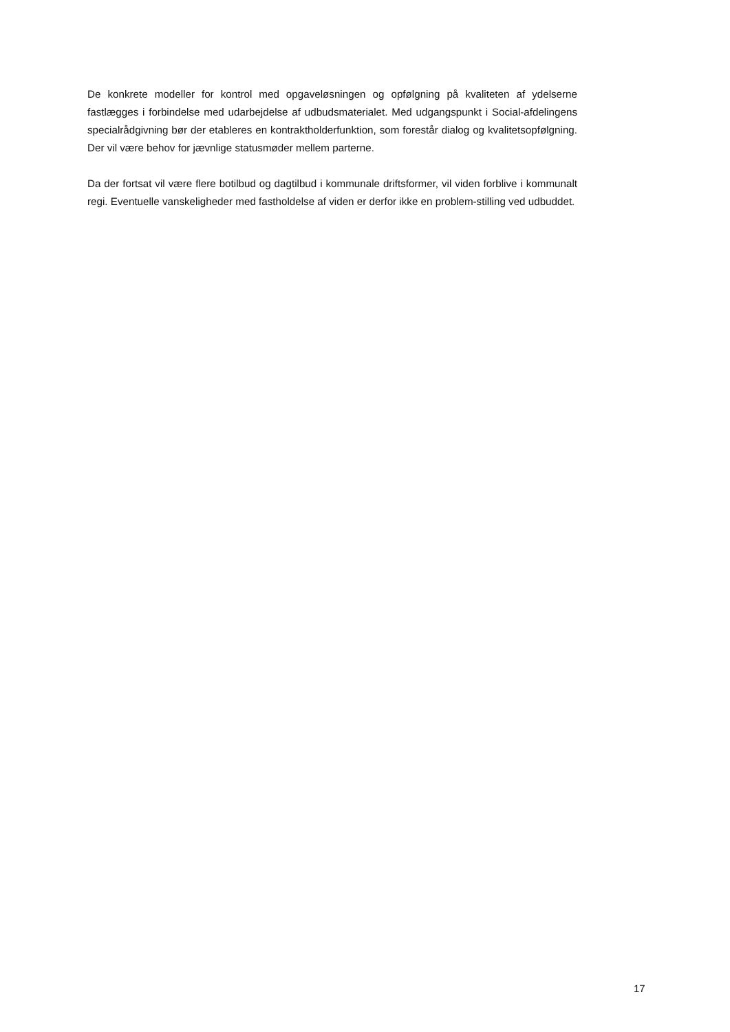De konkrete modeller for kontrol med opgaveløsningen og opfølgning på kvaliteten af ydelserne fastlægges i forbindelse med udarbejdelse af udbudsmaterialet. Med udgangspunkt i Social-afdelingens specialrådgivning bør der etableres en kontraktholderfunktion, som forestår dialog og kvalitetsopfølgning. Der vil være behov for jævnlige statusmøder mellem parterne.
Da der fortsat vil være flere botilbud og dagtilbud i kommunale driftsformer, vil viden forblive i kommunalt regi. Eventuelle vanskeligheder med fastholdelse af viden er derfor ikke en problem-stilling ved udbuddet.
17